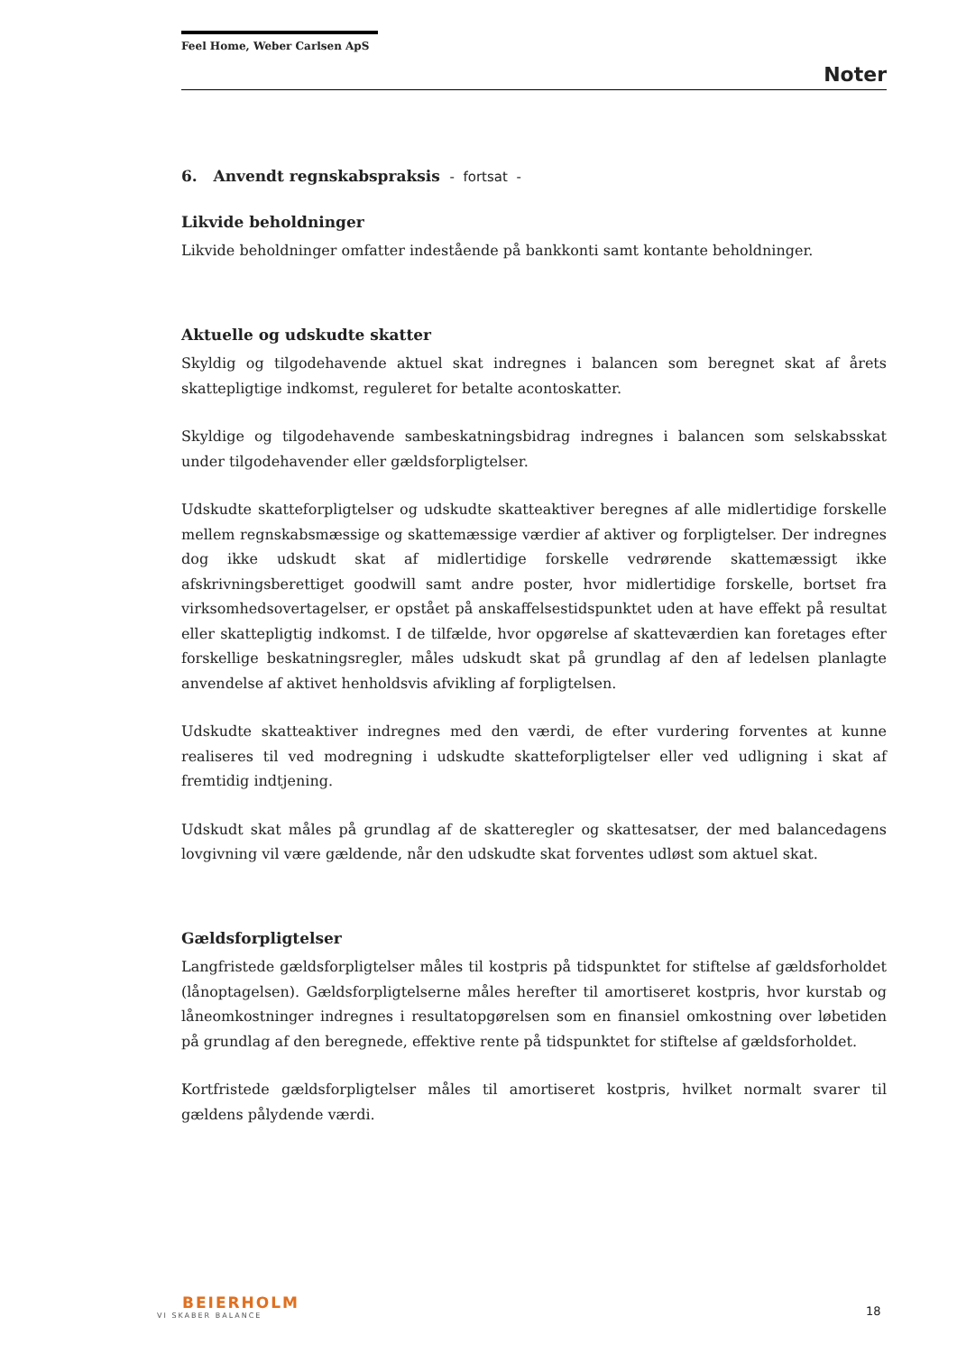Feel Home, Weber Carlsen ApS
Noter
6. Anvendt regnskabspraksis - fortsat -
Likvide beholdninger
Likvide beholdninger omfatter indestående på bankkonti samt kontante beholdninger.
Aktuelle og udskudte skatter
Skyldig og tilgodehavende aktuel skat indregnes i balancen som beregnet skat af årets skattepligtige indkomst, reguleret for betalte acontoskatter.
Skyldige og tilgodehavende sambeskatningsbidrag indregnes i balancen som selskabsskat under tilgodehavender eller gældsforpligtelser.
Udskudte skatteforpligtelser og udskudte skatteaktiver beregnes af alle midlertidige forskelle mellem regnskabsmæssige og skattemæssige værdier af aktiver og forpligtelser. Der indregnes dog ikke udskudt skat af midlertidige forskelle vedrørende skattemæssigt ikke afskrivningsberettiget goodwill samt andre poster, hvor midlertidige forskelle, bortset fra virksomhedsovertagelser, er opstået på anskaffelsestidspunktet uden at have effekt på resultat eller skattepligtig indkomst. I de tilfælde, hvor opgørelse af skatteværdien kan foretages efter forskellige beskatningsregler, måles udskudt skat på grundlag af den af ledelsen planlagte anvendelse af aktivet henholdsvis afvikling af forpligtelsen.
Udskudte skatteaktiver indregnes med den værdi, de efter vurdering forventes at kunne realiseres til ved modregning i udskudte skatteforpligtelser eller ved udligning i skat af fremtidig indtjening.
Udskudt skat måles på grundlag af de skatteregler og skattesatser, der med balancedagens lovgivning vil være gældende, når den udskudte skat forventes udløst som aktuel skat.
Gældsforpligtelser
Langfristede gældsforpligtelser måles til kostpris på tidspunktet for stiftelse af gældsforholdet (lånoptagelsen). Gældsforpligtelserne måles herefter til amortiseret kostpris, hvor kurstab og låneomkostninger indregnes i resultatopgørelsen som en finansiel omkostning over løbetiden på grundlag af den beregnede, effektive rente på tidspunktet for stiftelse af gældsforholdet.
Kortfristede gældsforpligtelser måles til amortiseret kostpris, hvilket normalt svarer til gældens pålydende værdi.
BEIERHOLM
VI SKABER BALANCE
18